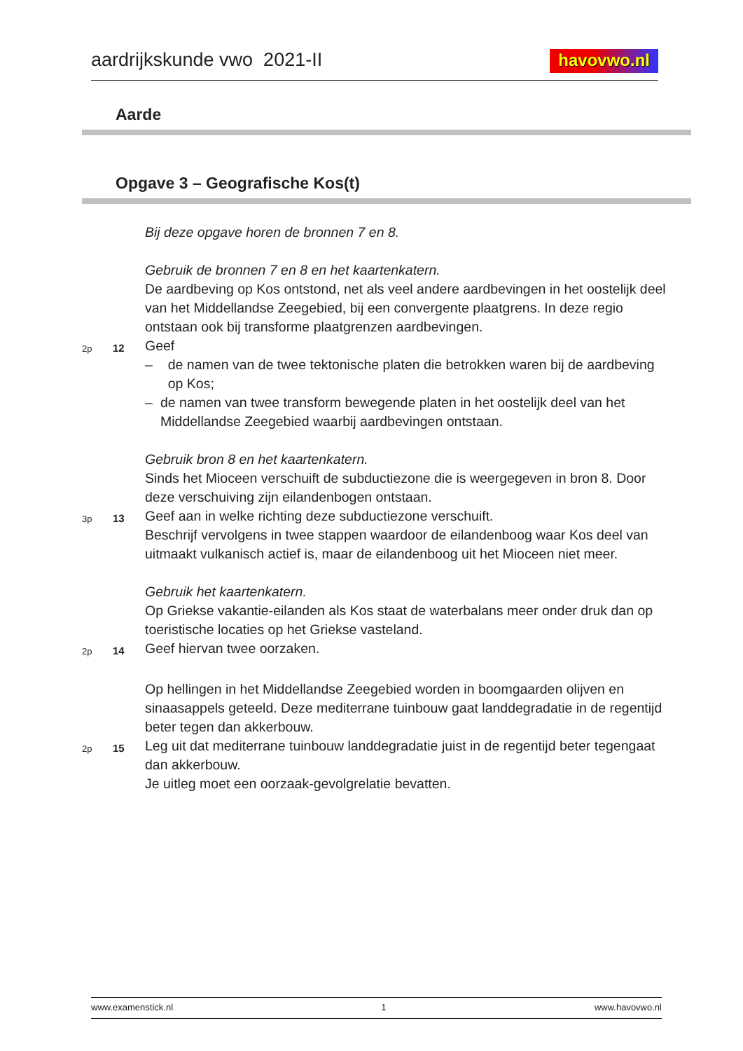aardrijkskunde vwo 2021-II havovwo.nl
Aarde
Opgave 3 – Geografische Kos(t)
Bij deze opgave horen de bronnen 7 en 8.
Gebruik de bronnen 7 en 8 en het kaartenkatern.
De aardbeving op Kos ontstond, net als veel andere aardbevingen in het oostelijk deel van het Middellandse Zeegebied, bij een convergente plaatgrens. In deze regio ontstaan ook bij transforme plaatgrenzen aardbevingen.
2p 12
Geef
– de namen van de twee tektonische platen die betrokken waren bij de aardbeving op Kos;
– de namen van twee transform bewegende platen in het oostelijk deel van het Middellandse Zeegebied waarbij aardbevingen ontstaan.
Gebruik bron 8 en het kaartenkatern.
Sinds het Mioceen verschuift de subductiezone die is weergegeven in bron 8. Door deze verschuiving zijn eilandenbogen ontstaan.
3p 13
Geef aan in welke richting deze subductiezone verschuift.
Beschrijf vervolgens in twee stappen waardoor de eilandenboog waar Kos deel van uitmaakt vulkanisch actief is, maar de eilandenboog uit het Mioceen niet meer.
Gebruik het kaartenkatern.
Op Griekse vakantie-eilanden als Kos staat de waterbalans meer onder druk dan op toeristische locaties op het Griekse vasteland.
2p 14
Geef hiervan twee oorzaken.
Op hellingen in het Middellandse Zeegebied worden in boomgaarden olijven en sinaasappels geteeld. Deze mediterrane tuinbouw gaat landdegradatie in de regentijd beter tegen dan akkerbouw.
2p 15
Leg uit dat mediterrane tuinbouw landdegradatie juist in de regentijd beter tegengaat dan akkerbouw.
Je uitleg moet een oorzaak-gevolgrelatie bevatten.
www.examenstick.nl 1 www.havovwo.nl